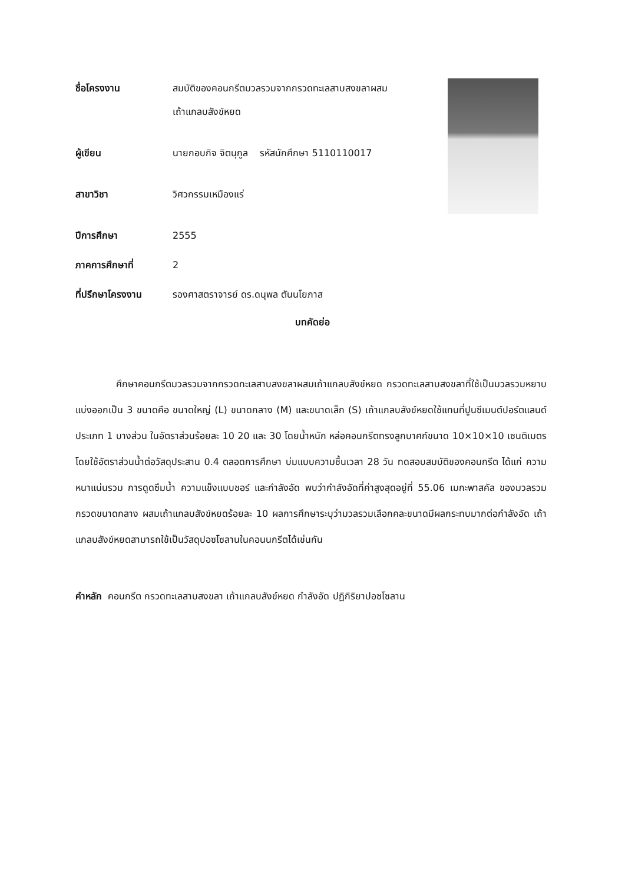ชื่อโครงงาน สมบัติของคอนกรีตมวลรวมจากกรวดทะเลสาบสงขลาผสม
เถ้าแกลบสังข์หยด
ผู้เขียน นายกอบกิจ จิตนุกูล รหัสนักศึกษา 5110110017
สาขาวิชา วิศวกรรมเหมืองแร่
ปีการศึกษา 2555
ภาคการศึกษาที่ 2
ที่ปรึกษาโครงงาน รองศาสตราจารย์ ดร.ดนุพล ตันนโยภาส
บทคัดย่อ
ศึกษาคอนกรีตมวลรวมจากกรวดทะเลสาบสงขลาผสมเถ้าแกลบสังข์หยด กรวดทะเลสาบสงขลาที่ใช้เป็นมวลรวมหยาบแบ่งออกเป็น 3 ขนาดคือ ขนาดใหญ่ (L) ขนาดกลาง (M) และขนาดเล็ก (S) เถ้าแกลบสังข์หยดใช้แทนที่ปูนซีเมนต์ปอร์ตแลนด์ ประเภท 1 บางส่วน ในอัตราส่วนร้อยละ 10 20 และ 30 โดยน้ำหนัก หล่อคอนกรีตทรงลูกบาศก์ขนาด 10×10×10 เซนติเมตร โดยใช้อัตราส่วนน้ำต่อวัสดุประสาน 0.4 ตลอดการศึกษา บ่มแบบความชื้นเวลา 28 วัน ทดสอบสมบัติของคอนกรีต ได้แก่ ความหนาแน่นรวม การดูดซึมน้ำ ความแข็งแบบชอร์ และกำลังอัด พบว่ากำลังอัดที่ค่าสูงสุดอยู่ที่ 55.06 เมกะพาสคัล ของมวลรวมกรวดขนาดกลาง ผสมเถ้าแกลบสังข์หยดร้อยละ 10 ผลการศึกษาระบุว่ามวลรวมเลือกคละขนาดมีผลกระทบมากต่อกำลังอัด เถ้าแกลบสังข์หยดสามารถใช้เป็นวัสดุปอซโซลานในคอนนกรีตได้เช่นกัน
คำหลัก คอนกรีต กรวดทะเลสาบสงขลา เถ้าแกลบสังข์หยด กำลังอัด ปฏิกิริยาปอซโซลาน